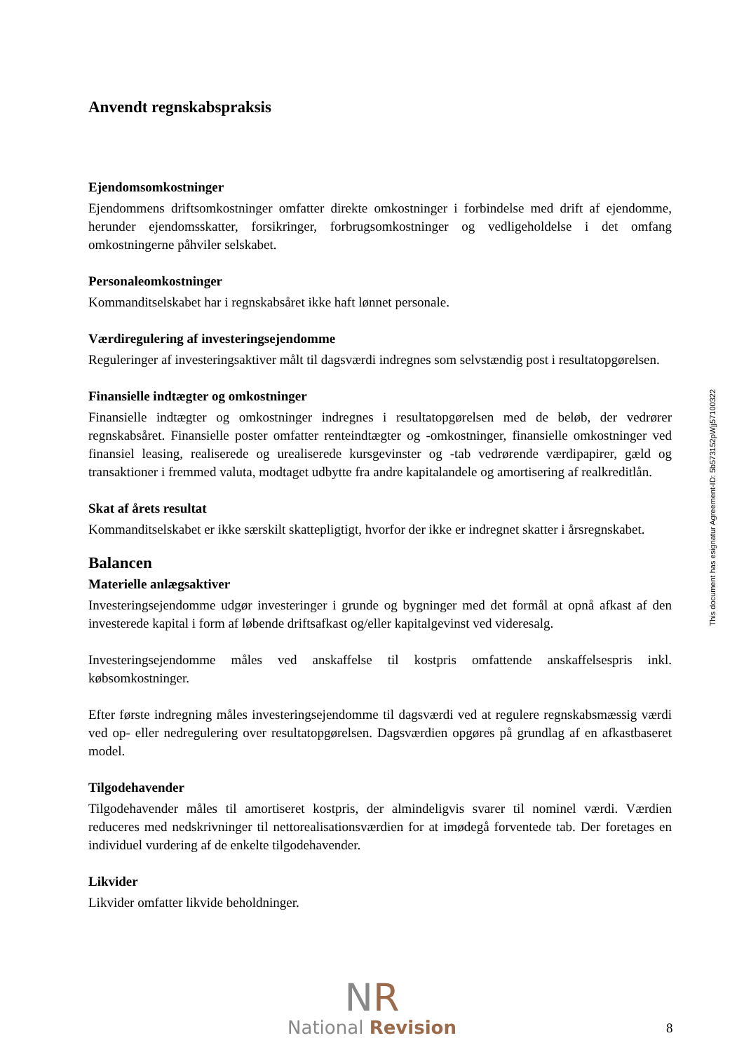Anvendt regnskabspraksis
Ejendomsomkostninger
Ejendommens driftsomkostninger omfatter direkte omkostninger i forbindelse med drift af ejendomme, herunder ejendomsskatter, forsikringer, forbrugsomkostninger og vedligeholdelse i det omfang omkostningerne påhviler selskabet.
Personaleomkostninger
Kommanditselskabet har i regnskabsåret ikke haft lønnet personale.
Værdiregulering af investeringsejendomme
Reguleringer af investeringsaktiver målt til dagsværdi indregnes som selvstændig post i resultatopgørelsen.
Finansielle indtægter og omkostninger
Finansielle indtægter og omkostninger indregnes i resultatopgørelsen med de beløb, der vedrører regnskabsåret. Finansielle poster omfatter renteindtægter og -omkostninger, finansielle omkostninger ved finansiel leasing, realiserede og urealiserede kursgevinster og -tab vedrørende værdipapirer, gæld og transaktioner i fremmed valuta, modtaget udbytte fra andre kapitalandele og amortisering af realkreditlån.
Skat af årets resultat
Kommanditselskabet er ikke særskilt skattepligtigt, hvorfor der ikke er indregnet skatter i årsregnskabet.
Balancen
Materielle anlægsaktiver
Investeringsejendomme udgør investeringer i grunde og bygninger med det formål at opnå afkast af den investerede kapital i form af løbende driftsafkast og/eller kapitalgevinst ved videresalg.
Investeringsejendomme måles ved anskaffelse til kostpris omfattende anskaffelsespris inkl. købsomkostninger.
Efter første indregning måles investeringsejendomme til dagsværdi ved at regulere regnskabsmæssig værdi ved op- eller nedregulering over resultatopgørelsen. Dagsværdien opgøres på grundlag af en afkastbaseret model.
Tilgodehavender
Tilgodehavender måles til amortiseret kostpris, der almindeligvis svarer til nominel værdi. Værdien reduceres med nedskrivninger til nettorealisationsværdien for at imødegå forventede tab. Der foretages en individuel vurdering af de enkelte tilgodehavender.
Likvider
Likvider omfatter likvide beholdninger.
This document has esignatur Agreement-ID: 5b573152pWjj57100322
NR
National Revision
8